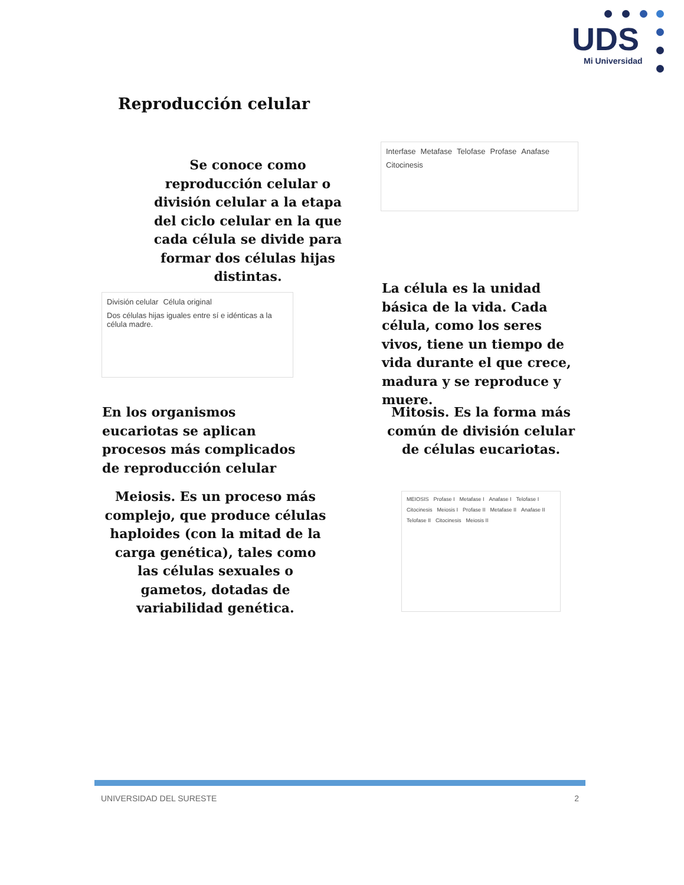UDS
Mi Universidad
Reproducción celular
Se conoce como reproducción celular o división celular a la etapa del ciclo celular en la que cada célula se divide para formar dos células hijas distintas.
Interfase Metafase Telofase Profase Anafase Citocinesis
División celular Célula original Dos células hijas iguales entre sí e idénticas a la célula madre.
La célula es la unidad básica de la vida. Cada célula, como los seres vivos, tiene un tiempo de vida durante el que crece, madura y se reproduce y muere.
En los organismos eucariotas se aplican procesos más complicados de reproducción celular
Mitosis. Es la forma más común de división celular de células eucariotas.
Meiosis. Es un proceso más complejo, que produce células haploides (con la mitad de la carga genética), tales como las células sexuales o gametos, dotadas de variabilidad genética.
MEIOSIS Profase I Metafase I Anafase I Telofase I Citocinesis Meiosis I Profase II Metafase II Anafase II Telofase II Citocinesis Meiosis II
UNIVERSIDAD DEL SURESTE 2